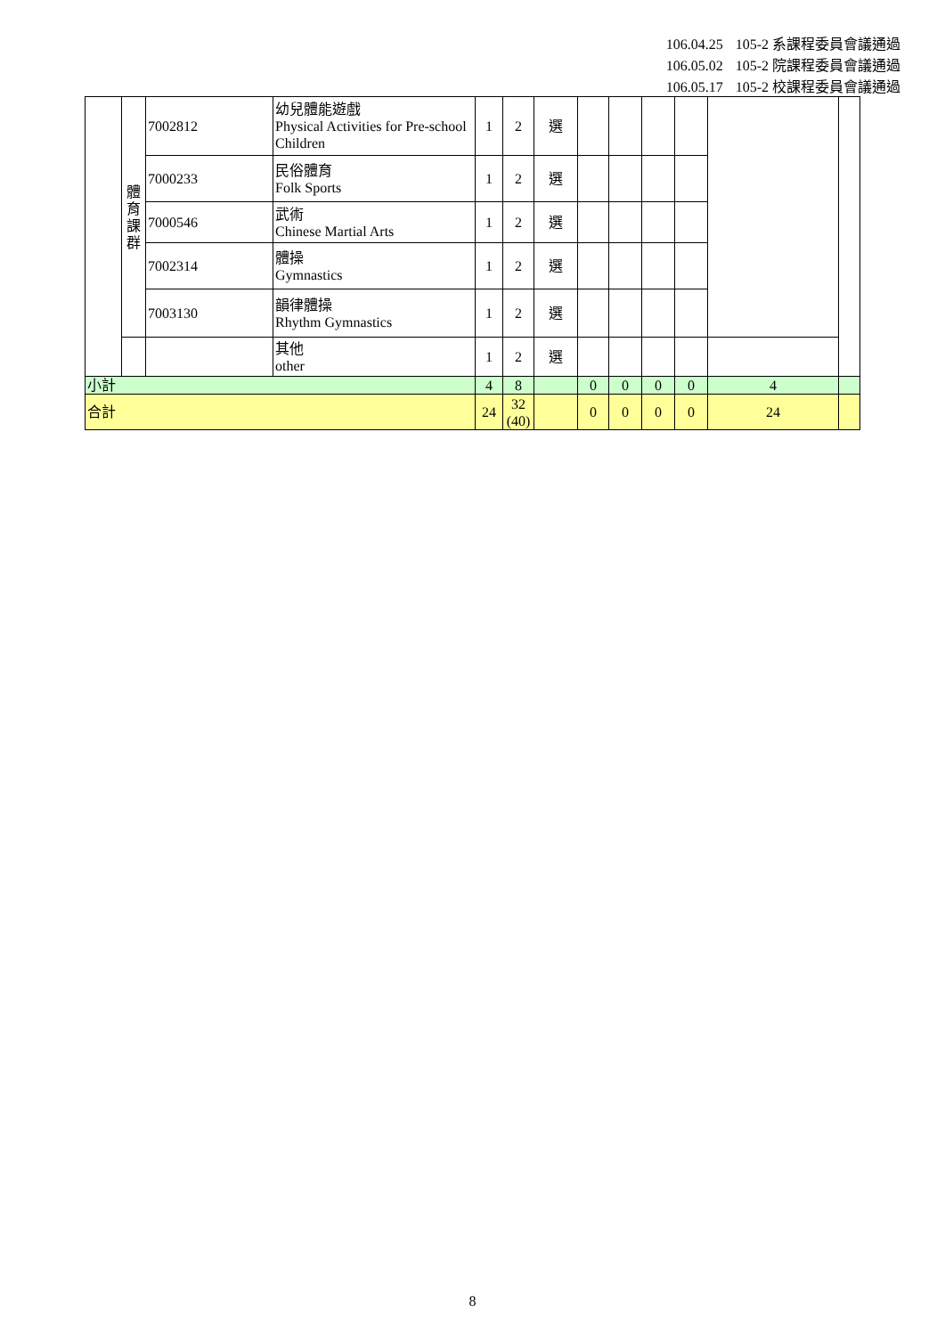106.04.25 105-2 系課程委員會議通過
106.05.02 105-2 院課程委員會議通過
106.05.17 105-2 校課程委員會議通過
| | 體 育 課 群 | 7002812 | 幼兒體能遊戲 Physical Activities for Pre-school Children | 1 | 2 | 選 | | | | | | |
| | | 7000233 | 民俗體育 Folk Sports | 1 | 2 | 選 | | | | | | |
| | | 7000546 | 武術 Chinese Martial Arts | 1 | 2 | 選 | | | | | | |
| | | 7002314 | 體操 Gymnastics | 1 | 2 | 選 | | | | | | |
| | | 7003130 | 韻律體操 Rhythm Gymnastics | 1 | 2 | 選 | | | | | | |
| | | | 其他 other | 1 | 2 | 選 | | | | | | |
| 小計 | | | | 4 | 8 | | 0 | 0 | 0 | 0 | 4 | |
| 合計 | | | | 24 | 32 (40) | | 0 | 0 | 0 | 0 | 24 | |
8